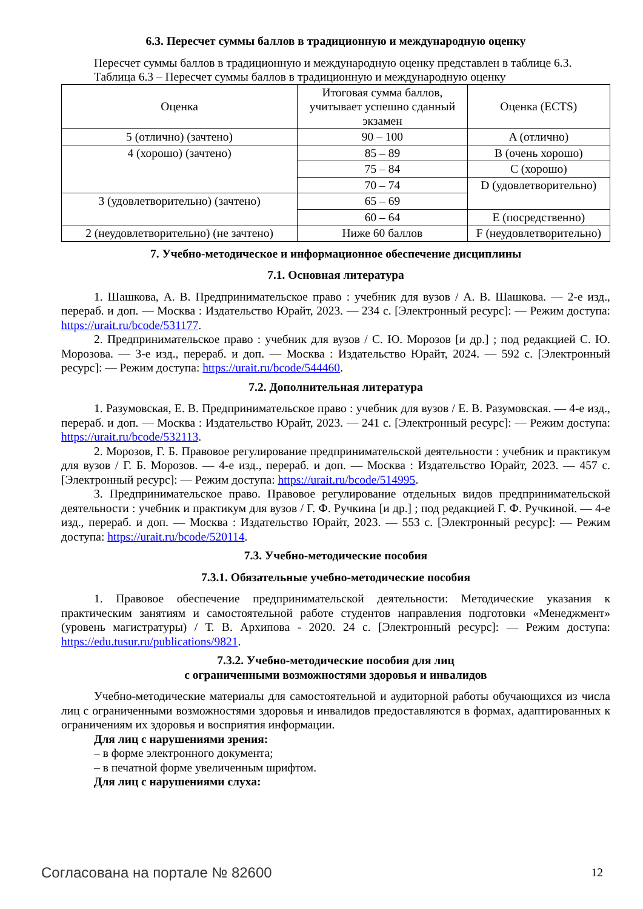6.3. Пересчет суммы баллов в традиционную и международную оценку
Пересчет суммы баллов в традиционную и международную оценку представлен в таблице 6.3.
Таблица 6.3 – Пересчет суммы баллов в традиционную и международную оценку
| Оценка | Итоговая сумма баллов, учитывает успешно сданный экзамен | Оценка (ECTS) |
| --- | --- | --- |
| 5 (отлично) (зачтено) | 90 – 100 | A (отлично) |
| 4 (хорошо) (зачтено) | 85 – 89 | B (очень хорошо) |
| | 75 – 84 | C (хорошо) |
| | 70 – 74 | D (удовлетворительно) |
| 3 (удовлетворительно) (зачтено) | 65 – 69 | |
| | 60 – 64 | E (посредственно) |
| 2 (неудовлетворительно) (не зачтено) | Ниже 60 баллов | F (неудовлетворительно) |
7. Учебно-методическое и информационное обеспечение дисциплины
7.1. Основная литература
1. Шашкова, А. В. Предпринимательское право : учебник для вузов / А. В. Шашкова. — 2-е изд., перераб. и доп. — Москва : Издательство Юрайт, 2023. — 234 с. [Электронный ресурс]: — Режим доступа: https://urait.ru/bcode/531177.
2. Предпринимательское право : учебник для вузов / С. Ю. Морозов [и др.] ; под редакцией С. Ю. Морозова. — 3-е изд., перераб. и доп. — Москва : Издательство Юрайт, 2024. — 592 с. [Электронный ресурс]: — Режим доступа: https://urait.ru/bcode/544460.
7.2. Дополнительная литература
1. Разумовская, Е. В. Предпринимательское право : учебник для вузов / Е. В. Разумовская. — 4-е изд., перераб. и доп. — Москва : Издательство Юрайт, 2023. — 241 с. [Электронный ресурс]: — Режим доступа: https://urait.ru/bcode/532113.
2. Морозов, Г. Б. Правовое регулирование предпринимательской деятельности : учебник и практикум для вузов / Г. Б. Морозов. — 4-е изд., перераб. и доп. — Москва : Издательство Юрайт, 2023. — 457 с. [Электронный ресурс]: — Режим доступа: https://urait.ru/bcode/514995.
3. Предпринимательское право. Правовое регулирование отдельных видов предпринимательской деятельности : учебник и практикум для вузов / Г. Ф. Ручкина [и др.] ; под редакцией Г. Ф. Ручкиной. — 4-е изд., перераб. и доп. — Москва : Издательство Юрайт, 2023. — 553 с. [Электронный ресурс]: — Режим доступа: https://urait.ru/bcode/520114.
7.3. Учебно-методические пособия
7.3.1. Обязательные учебно-методические пособия
1. Правовое обеспечение предпринимательской деятельности: Методические указания к практическим занятиям и самостоятельной работе студентов направления подготовки «Менеджмент» (уровень магистратуры) / Т. В. Архипова - 2020. 24 с. [Электронный ресурс]: — Режим доступа: https://edu.tusur.ru/publications/9821.
7.3.2. Учебно-методические пособия для лиц
с ограниченными возможностями здоровья и инвалидов
Учебно-методические материалы для самостоятельной и аудиторной работы обучающихся из числа лиц с ограниченными возможностями здоровья и инвалидов предоставляются в формах, адаптированных к ограничениям их здоровья и восприятия информации.
Для лиц с нарушениями зрения:
– в форме электронного документа;
– в печатной форме увеличенным шрифтом.
Для лиц с нарушениями слуха:
Согласована на портале № 82600 12